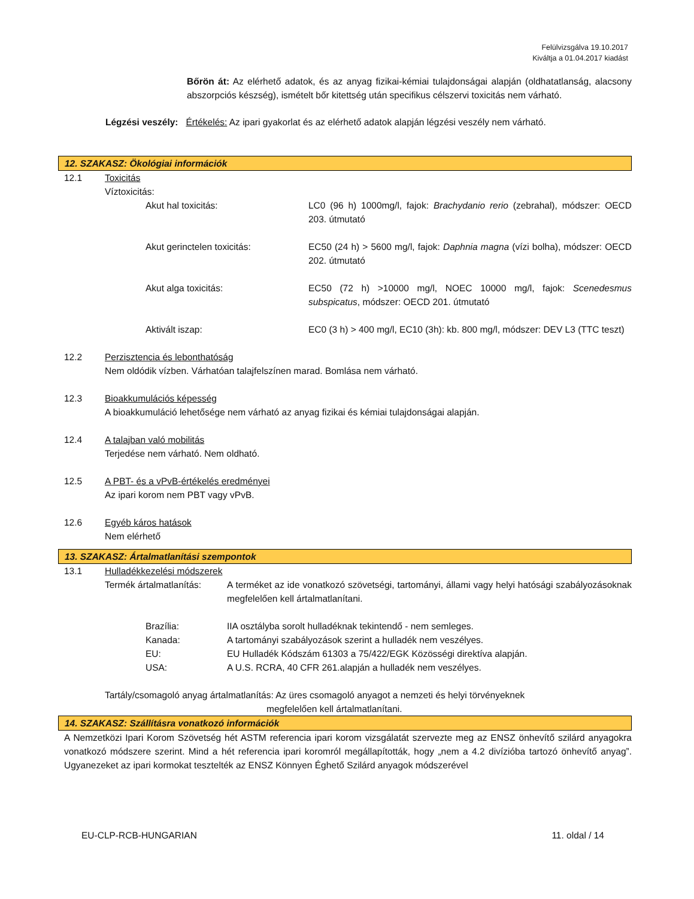Felülvizsgálva 19.10.2017
Kiváltja a 01.04.2017 kiadást
Bőrön át: Az elérhető adatok, és az anyag fizikai-kémiai tulajdonságai alapján (oldhatatlanság, alacsony abszorpciós készség), ismételt bőr kitettség után specifikus célszervi toxicitás nem várható.
Légzési veszély: Értékelés: Az ipari gyakorlat és az elérhető adatok alapján légzési veszély nem várható.
12. SZAKASZ: Ökológiai információk
12.1 Toxicitás
Víztoxicitás:
Akut hal toxicitás: LC0 (96 h) 1000mg/l, fajok: Brachydanio rerio (zebrahal), módszer: OECD 203. útmutató
Akut gerinctelen toxicitás: EC50 (24 h) > 5600 mg/l, fajok: Daphnia magna (vízi bolha), módszer: OECD 202. útmutató
Akut alga toxicitás: EC50 (72 h) >10000 mg/l, NOEC 10000 mg/l, fajok: Scenedesmus subspicatus, módszer: OECD 201. útmutató
Aktivált iszap: EC0 (3 h) > 400 mg/l, EC10 (3h): kb. 800 mg/l, módszer: DEV L3 (TTC teszt)
12.2 Perzisztencia és lebonthatóság
Nem oldódik vízben. Várhatóan talajfelszínen marad. Bomlása nem várható.
12.3 Bioakkumulációs képesség
A bioakkumuláció lehetősége nem várható az anyag fizikai és kémiai tulajdonságai alapján.
12.4 A talajban való mobilitás
Terjedése nem várható. Nem oldható.
12.5 A PBT- és a vPvB-értékelés eredményei
Az ipari korom nem PBT vagy vPvB.
12.6 Egyéb káros hatások
Nem elérhető
13. SZAKASZ: Ártalmatlanítási szempontok
13.1 Hulladékkezelési módszerek
Termék ártalmatlanítás: A terméket az ide vonatkozó szövetségi, tartományi, állami vagy helyi hatósági szabályozásoknak megfelelően kell ártalmatlanítani.
Brazília: IIA osztályba sorolt hulladéknak tekintendő - nem semleges.
Kanada: A tartományi szabályozások szerint a hulladék nem veszélyes.
EU: EU Hulladék Kódszám 61303 a 75/422/EGK Közösségi direktíva alapján.
USA: A U.S. RCRA, 40 CFR 261.alapján a hulladék nem veszélyes.
Tartály/csomagoló anyag ártalmatlanítás: Az üres csomagoló anyagot a nemzeti és helyi törvényeknek
megfelelően kell ártalmatlanítani.
14. SZAKASZ: Szállításra vonatkozó információk
A Nemzetközi Ipari Korom Szövetség hét ASTM referencia ipari korom vizsgálatát szervezte meg az ENSZ önhevítő szilárd anyagokra vonatkozó módszere szerint. Mind a hét referencia ipari koromról megállapították, hogy „nem a 4.2 divízióba tartozó önhevítő anyag”. Ugyanezeket az ipari kormokat tesztelték az ENSZ Könnyen Éghető Szilárd anyagok módszerével
EU-CLP-RCB-HUNGARIAN 11. oldal / 14